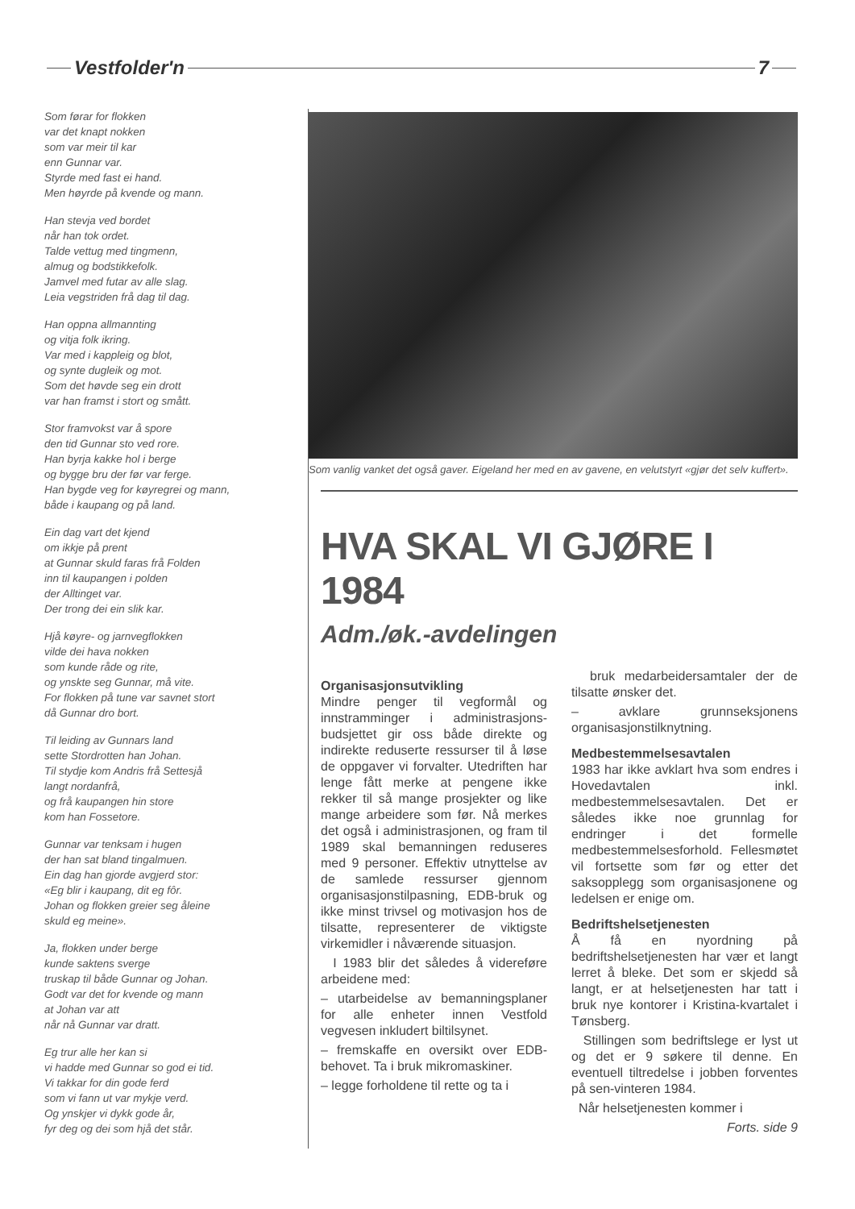Vestfolder'n 7
Som førar for flokken
var det knapt nokken
som var meir til kar
enn Gunnar var.
Styrde med fast ei hand.
Men høyrde på kvende og mann.
Han stevja ved bordet
når han tok ordet.
Talde vettug med tingmenn,
almug og bodstikkefolk.
Jamvel med futar av alle slag.
Leia vegstriden frå dag til dag.
Han oppna allmannting
og vitja folk ikring.
Var med i kappleig og blot,
og synte dugleik og mot.
Som det høvde seg ein drott
var han framst i stort og smått.
Stor framvokst var å spore
den tid Gunnar sto ved rore.
Han byrja kakke hol i berge
og bygge bru der før var ferge.
Han bygde veg for køyregrei og mann,
både i kaupang og på land.
Ein dag vart det kjend
om ikkje på prent
at Gunnar skuld faras frå Folden
inn til kaupangen i polden
der Alltinget var.
Der trong dei ein slik kar.
Hjå køyre- og jarnvegflokken
vilde dei hava nokken
som kunde råde og rite,
og ynskte seg Gunnar, må vite.
For flokken på tune var savnet stort
då Gunnar dro bort.
Til leiding av Gunnars land
sette Stordrotten han Johan.
Til stydje kom Andris frå Settesjå
langt nordanfrå,
og frå kaupangen hin store
kom han Fossetore.
Gunnar var tenksam i hugen
der han sat bland tingalmuen.
Ein dag han gjorde avgjerd stor:
«Eg blir i kaupang, dit eg fôr.
Johan og flokken greier seg åleine
skuld eg meine».
Ja, flokken under berge
kunde saktens sverge
truskap til både Gunnar og Johan.
Godt var det for kvende og mann
at Johan var att
når nå Gunnar var dratt.
Eg trur alle her kan si
vi hadde med Gunnar so god ei tid.
Vi takkar for din gode ferd
som vi fann ut var mykje verd.
Og ynskjer vi dykk gode år,
fyr deg og dei som hjå det står.
Som vanlig vanket det også gaver. Eigeland her med en av gavene, en velutstyrt «gjør det selv kuffert».
HVA SKAL VI GJØRE I 1984
Adm./øk.-avdelingen
Organisasjonsutvikling
Mindre penger til vegformål og innstramminger i administrasjons-budsjettet gir oss både direkte og indirekte reduserte ressurser til å løse de oppgaver vi forvalter. Utedriften har lenge fått merke at pengene ikke rekker til så mange prosjekter og like mange arbeidere som før. Nå merkes det også i administrasjonen, og fram til 1989 skal bemanningen reduseres med 9 personer. Effektiv utnyttelse av de samlede ressurser gjennom organisasjonstilpasning, EDB-bruk og ikke minst trivsel og motivasjon hos de tilsatte, representerer de viktigste virkemidler i nåværende situasjon.
I 1983 blir det således å videreføre arbeidene med:
– utarbeidelse av bemanningsplaner for alle enheter innen Vestfold vegvesen inkludert biltilsynet.
– fremskaffe en oversikt over EDB-behovet. Ta i bruk mikromaskiner.
– legge forholdene til rette og ta i
bruk medarbeidersamtaler der de tilsatte ønsker det.
– avklare grunnseksjonens organisasjonstilknytning.
Medbestemmelsesavtalen
1983 har ikke avklart hva som endres i Hovedavtalen inkl. medbestemmelsesavtalen. Det er således ikke noe grunnlag for endringer i det formelle medbestemmelsesforhold. Fellesmøtet vil fortsette som før og etter det saksopplegg som organisasjonene og ledelsen er enige om.
Bedriftshelsetjenesten
Å få en nyordning på bedriftshelsetjenesten har vær et langt lerret å bleke. Det som er skjedd så langt, er at helsetjenesten har tatt i bruk nye kontorer i Kristina-kvartalet i Tønsberg.
Stillingen som bedriftslege er lyst ut og det er 9 søkere til denne. En eventuell tiltredelse i jobben forventes på sen-vinteren 1984.
Når helsetjenesten kommer i
Forts. side 9